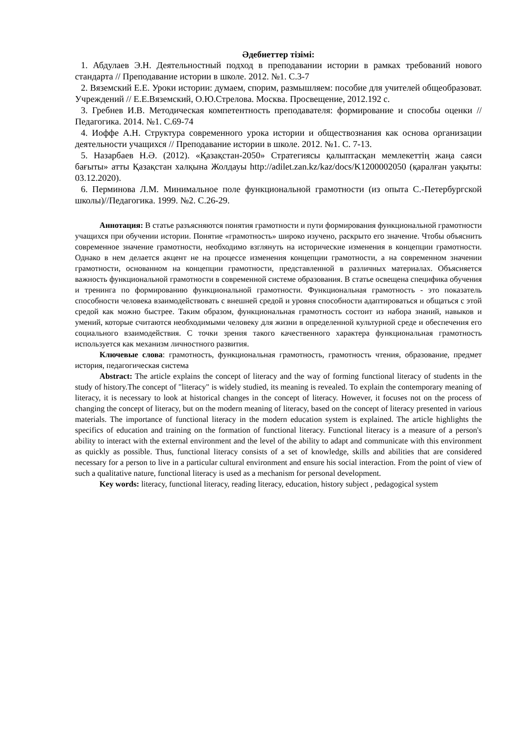Әдебиеттер тізімі:
1. Абдулаев Э.Н. Деятельностный подход в преподавании истории в рамках требований нового стандарта // Преподавание истории в школе. 2012. №1. С.3-7
2. Вяземский Е.Е. Уроки истории: думаем, спорим, размышляем: пособие для учителей общеобразоват. Учреждений // Е.Е.Вяземский, О.Ю.Стрелова. Москва. Просвещение, 2012.192 с.
3. Гребнев И.В. Методическая компетентность преподавателя: формирование и способы оценки // Педагогика. 2014. №1. С.69-74
4. Иоффе А.Н. Структура современного урока истории и обществознания как основа организации деятельности учащихся // Преподавание истории в школе. 2012. №1. С. 7-13.
5. Назарбаев Н.Ә. (2012). «Қазақстан-2050» Стратегиясы қалыптасқан мемлекеттің жаңа саяси бағыты» атты Қазақстан халқына Жолдауы http://adilet.zan.kz/kaz/docs/K1200002050 (қаралған уақыты: 03.12.2020).
6. Перминова Л.М. Минимальное поле функциональной грамотности (из опыта С.-Петербургской школы)//Педагогика. 1999. №2. С.26-29.
Аннотация: В статье разъясняются понятия грамотности и пути формирования функциональной грамотности учащихся при обучении истории. Понятие «грамотность» широко изучено, раскрыто его значение. Чтобы объяснить современное значение грамотности, необходимо взглянуть на исторические изменения в концепции грамотности. Однако в нем делается акцент не на процессе изменения концепции грамотности, а на современном значении грамотности, основанном на концепции грамотности, представленной в различных материалах. Объясняется важность функциональной грамотности в современной системе образования. В статье освещена специфика обучения и тренинга по формированию функциональной грамотности. Функциональная грамотность - это показатель способности человека взаимодействовать с внешней средой и уровня способности адаптироваться и общаться с этой средой как можно быстрее. Таким образом, функциональная грамотность состоит из набора знаний, навыков и умений, которые считаются необходимыми человеку для жизни в определенной культурной среде и обеспечения его социального взаимодействия. С точки зрения такого качественного характера функциональная грамотность используется как механизм личностного развития.
Ключевые слова: грамотность, функциональная грамотность, грамотность чтения, образование, предмет история, педагогическая система
Abstract: The article explains the concept of literacy and the way of forming functional literacy of students in the study of history.The concept of "literacy" is widely studied, its meaning is revealed. To explain the contemporary meaning of literacy, it is necessary to look at historical changes in the concept of literacy. However, it focuses not on the process of changing the concept of literacy, but on the modern meaning of literacy, based on the concept of literacy presented in various materials. The importance of functional literacy in the modern education system is explained. The article highlights the specifics of education and training on the formation of functional literacy. Functional literacy is a measure of a person's ability to interact with the external environment and the level of the ability to adapt and communicate with this environment as quickly as possible. Thus, functional literacy consists of a set of knowledge, skills and abilities that are considered necessary for a person to live in a particular cultural environment and ensure his social interaction. From the point of view of such a qualitative nature, functional literacy is used as a mechanism for personal development.
Key words: literacy, functional literacy, reading literacy, education, history subject , pedagogical system